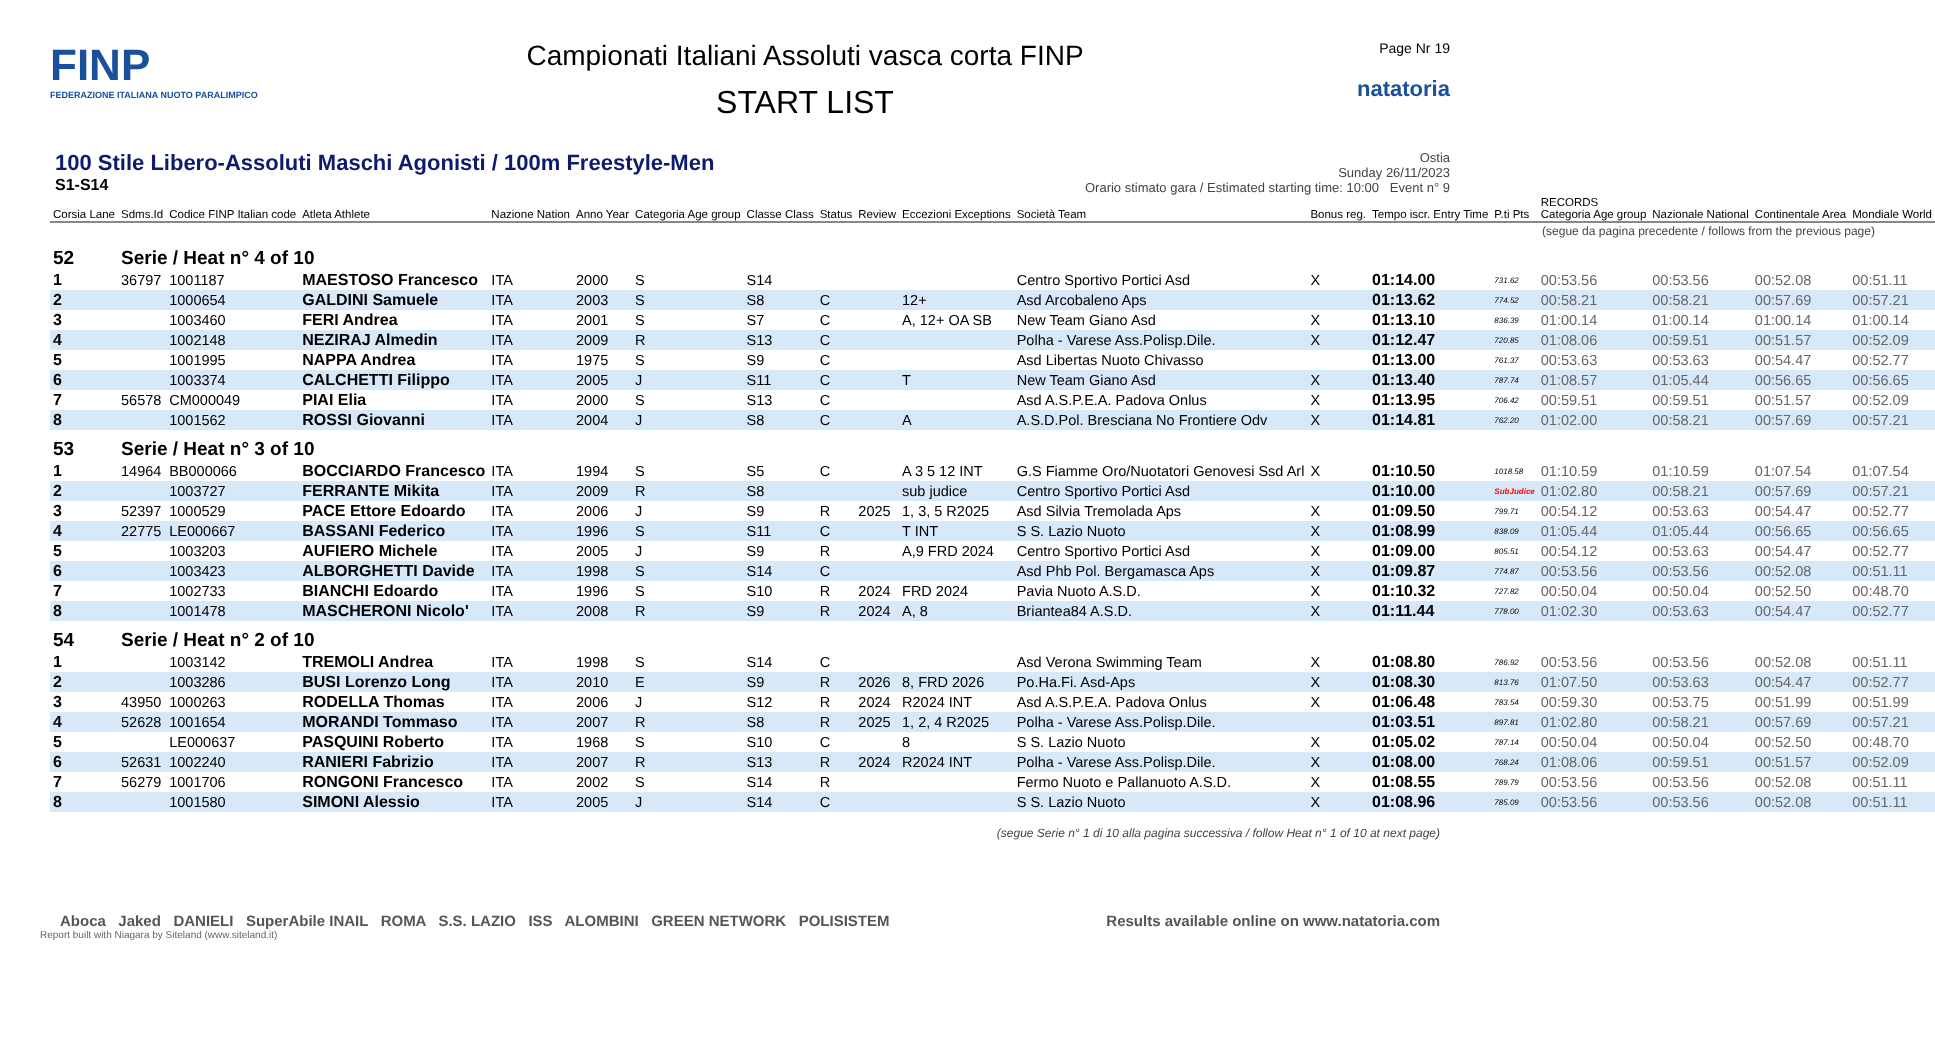FINP
FEDERAZIONE ITALIANA NUOTO PARALIMPICO
Campionati Italiani Assoluti vasca corta FINP
START LIST
Page Nr 19
natatoria
100 Stile Libero-Assoluti Maschi Agonisti / 100m Freestyle-Men
S1-S14
Ostia
Sunday 26/11/2023
Orario stimato gara / Estimated starting time: 10:00 Event n° 9
| Corsia Lane | Sdms.Id | Codice FINP Italian code | Atleta Athlete | Nazione Nation | Anno Year | Categoria Age group | Classe Class | Status | Review | Eccezioni Exceptions | Società Team | Bonus reg. | Tempo iscr. Entry Time | P.ti Pts | RECORDS Categoria Age group | Nazionale National | Continentale Area | Mondiale World |
| --- | --- | --- | --- | --- | --- | --- | --- | --- | --- | --- | --- | --- | --- | --- | --- | --- | --- | --- |
| (segue da pagina precedente / follows from the previous page) | | | | | | | | | | | | | | | | | | |
| 52 | Serie / Heat n° 4 of 10 | | | | | | | | | | | | | | | | | |
| 1 | 36797 | 1001187 | MAESTOSO Francesco | ITA | 2000 | S | S14 | | | | Centro Sportivo Portici Asd | X | 01:14.00 | 731.62 | 00:53.56 | 00:53.56 | 00:52.08 | 00:51.11 |
| 2 | | 1000654 | GALDINI Samuele | ITA | 2003 | S | S8 | C | | 12+ | Asd Arcobaleno Aps | | 01:13.62 | 774.52 | 00:58.21 | 00:58.21 | 00:57.69 | 00:57.21 |
| 3 | | 1003460 | FERI Andrea | ITA | 2001 | S | S7 | C | | A, 12+ OA SB | New Team Giano Asd | X | 01:13.10 | 836.39 | 01:00.14 | 01:00.14 | 01:00.14 | 01:00.14 |
| 4 | | 1002148 | NEZIRAJ Almedin | ITA | 2009 | R | S13 | C | | | Polha - Varese Ass.Polisp.Dile. | X | 01:12.47 | 720.85 | 01:08.06 | 00:59.51 | 00:51.57 | 00:52.09 |
| 5 | | 1001995 | NAPPA Andrea | ITA | 1975 | S | S9 | C | | | Asd Libertas Nuoto Chivasso | | 01:13.00 | 761.37 | 00:53.63 | 00:53.63 | 00:54.47 | 00:52.77 |
| 6 | | 1003374 | CALCHETTI Filippo | ITA | 2005 | J | S11 | C | | T | New Team Giano Asd | X | 01:13.40 | 787.74 | 01:08.57 | 01:05.44 | 00:56.65 | 00:56.65 |
| 7 | 56578 | CM000049 | PIAI Elia | ITA | 2000 | S | S13 | C | | | Asd A.S.P.E.A. Padova Onlus | X | 01:13.95 | 706.42 | 00:59.51 | 00:59.51 | 00:51.57 | 00:52.09 |
| 8 | | 1001562 | ROSSI Giovanni | ITA | 2004 | J | S8 | C | | A | A.S.D.Pol. Bresciana No Frontiere Odv | X | 01:14.81 | 762.20 | 01:02.00 | 00:58.21 | 00:57.69 | 00:57.21 |
| 53 | Serie / Heat n° 3 of 10 | | | | | | | | | | | | | | | | | |
| 1 | 14964 | BB000066 | BOCCIARDO Francesco | ITA | 1994 | S | S5 | C | | A 3 5 12 INT | G.S Fiamme Oro/Nuotatori Genovesi Ssd Arl | X | 01:10.50 | 1018.58 | 01:10.59 | 01:10.59 | 01:07.54 | 01:07.54 |
| 2 | | 1003727 | FERRANTE Mikita | ITA | 2009 | R | S8 | | | sub judice | Centro Sportivo Portici Asd | | 01:10.00 | SubJudice | 01:02.80 | 00:58.21 | 00:57.69 | 00:57.21 |
| 3 | 52397 | 1000529 | PACE Ettore Edoardo | ITA | 2006 | J | S9 | R | 2025 | 1, 3, 5 R2025 | Asd Silvia Tremolada Aps | X | 01:09.50 | 799.71 | 00:54.12 | 00:53.63 | 00:54.47 | 00:52.77 |
| 4 | 22775 | LE000667 | BASSANI Federico | ITA | 1996 | S | S11 | C | | T INT | S S. Lazio Nuoto | X | 01:08.99 | 838.09 | 01:05.44 | 01:05.44 | 00:56.65 | 00:56.65 |
| 5 | | 1003203 | AUFIERO Michele | ITA | 2005 | J | S9 | R | | A,9 FRD 2024 | Centro Sportivo Portici Asd | X | 01:09.00 | 805.51 | 00:54.12 | 00:53.63 | 00:54.47 | 00:52.77 |
| 6 | | 1003423 | ALBORGHETTI Davide | ITA | 1998 | S | S14 | C | | | Asd Phb Pol. Bergamasca Aps | X | 01:09.87 | 774.87 | 00:53.56 | 00:53.56 | 00:52.08 | 00:51.11 |
| 7 | | 1002733 | BIANCHI Edoardo | ITA | 1996 | S | S10 | R | 2024 | FRD 2024 | Pavia Nuoto A.S.D. | X | 01:10.32 | 727.82 | 00:50.04 | 00:50.04 | 00:52.50 | 00:48.70 |
| 8 | | 1001478 | MASCHERONI Nicolo' | ITA | 2008 | R | S9 | R | 2024 | A, 8 | Briantea84 A.S.D. | X | 01:11.44 | 778.00 | 01:02.30 | 00:53.63 | 00:54.47 | 00:52.77 |
| 54 | Serie / Heat n° 2 of 10 | | | | | | | | | | | | | | | | | |
| 1 | | 1003142 | TREMOLI Andrea | ITA | 1998 | S | S14 | C | | | Asd Verona Swimming Team | X | 01:08.80 | 786.92 | 00:53.56 | 00:53.56 | 00:52.08 | 00:51.11 |
| 2 | | 1003286 | BUSI Lorenzo Long | ITA | 2010 | E | S9 | R | 2026 | 8, FRD 2026 | Po.Ha.Fi. Asd-Aps | X | 01:08.30 | 813.76 | 01:07.50 | 00:53.63 | 00:54.47 | 00:52.77 |
| 3 | 43950 | 1000263 | RODELLA Thomas | ITA | 2006 | J | S12 | R | 2024 | R2024 INT | Asd A.S.P.E.A. Padova Onlus | X | 01:06.48 | 783.54 | 00:59.30 | 00:53.75 | 00:51.99 | 00:51.99 |
| 4 | 52628 | 1001654 | MORANDI Tommaso | ITA | 2007 | R | S8 | R | 2025 | 1, 2, 4 R2025 | Polha - Varese Ass.Polisp.Dile. | | 01:03.51 | 897.81 | 01:02.80 | 00:58.21 | 00:57.69 | 00:57.21 |
| 5 | | LE000637 | PASQUINI Roberto | ITA | 1968 | S | S10 | C | | 8 | S S. Lazio Nuoto | X | 01:05.02 | 787.14 | 00:50.04 | 00:50.04 | 00:52.50 | 00:48.70 |
| 6 | 52631 | 1002240 | RANIERI Fabrizio | ITA | 2007 | R | S13 | R | 2024 | R2024 INT | Polha - Varese Ass.Polisp.Dile. | X | 01:08.00 | 768.24 | 01:08.06 | 00:59.51 | 00:51.57 | 00:52.09 |
| 7 | 56279 | 1001706 | RONGONI Francesco | ITA | 2002 | S | S14 | R | | | Fermo Nuoto e Pallanuoto A.S.D. | X | 01:08.55 | 789.79 | 00:53.56 | 00:53.56 | 00:52.08 | 00:51.11 |
| 8 | | 1001580 | SIMONI Alessio | ITA | 2005 | J | S14 | C | | | S S. Lazio Nuoto | X | 01:08.96 | 785.09 | 00:53.56 | 00:53.56 | 00:52.08 | 00:51.11 |
(segue Serie n° 1 di 10 alla pagina successiva / follow Heat n° 1 of 10 at next page)
Aboca Jaked DANIELI SuperAbile INAIL ROMA S.S. LAZIO ISS ALOMBINI GREEN NETWORK POLISISTEM
Results available online on www.natatoria.com
Report built with Niagara by Siteland (www.siteland.it)